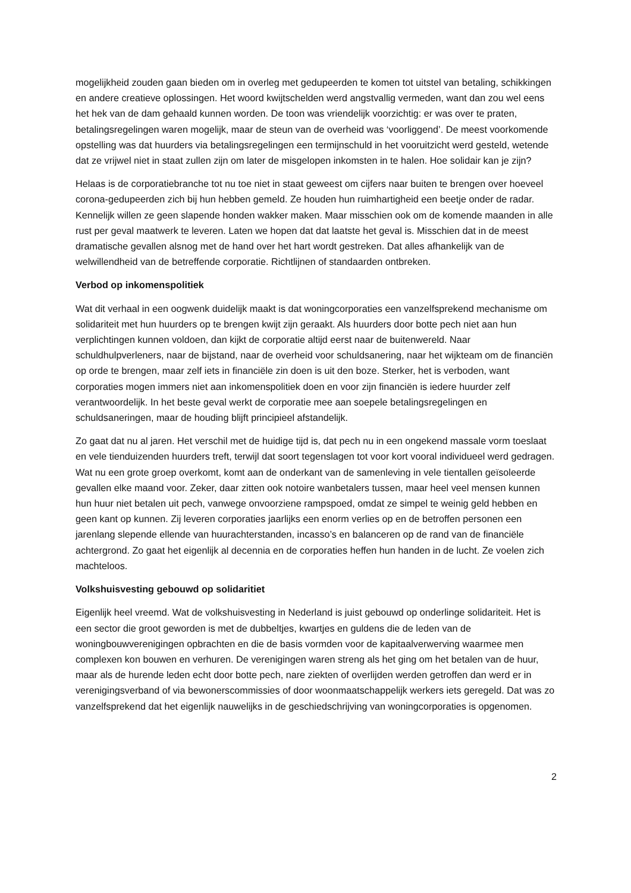mogelijkheid zouden gaan bieden om in overleg met gedupeerden te komen tot uitstel van betaling, schikkingen en andere creatieve oplossingen. Het woord kwijtschelden werd angstvallig vermeden, want dan zou wel eens het hek van de dam gehaald kunnen worden. De toon was vriendelijk voorzichtig: er was over te praten, betalingsregelingen waren mogelijk, maar de steun van de overheid was ‘voorliggend’. De meest voorkomende opstelling was dat huurders via betalingsregelingen een termijnschuld in het vooruitzicht werd gesteld, wetende dat ze vrijwel niet in staat zullen zijn om later de misgelopen inkomsten in te halen. Hoe solidair kan je zijn?
Helaas is de corporatiebranche tot nu toe niet in staat geweest om cijfers naar buiten te brengen over hoeveel corona-gedupeerden zich bij hun hebben gemeld. Ze houden hun ruimhartigheid een beetje onder de radar. Kennelijk willen ze geen slapende honden wakker maken. Maar misschien ook om de komende maanden in alle rust per geval maatwerk te leveren. Laten we hopen dat dat laatste het geval is. Misschien dat in de meest dramatische gevallen alsnog met de hand over het hart wordt gestreken. Dat alles afhankelijk van de welwillendheid van de betreffende corporatie. Richtlijnen of standaarden ontbreken.
Verbod op inkomenspolitiek
Wat dit verhaal in een oogwenk duidelijk maakt is dat woningcorporaties een vanzelfsprekend mechanisme om solidariteit met hun huurders op te brengen kwijt zijn geraakt. Als huurders door botte pech niet aan hun verplichtingen kunnen voldoen, dan kijkt de corporatie altijd eerst naar de buitenwereld. Naar schuldhulpverleners, naar de bijstand, naar de overheid voor schuldsanering, naar het wijkteam om de financiën op orde te brengen, maar zelf iets in financiële zin doen is uit den boze. Sterker, het is verboden, want corporaties mogen immers niet aan inkomenspolitiek doen en voor zijn financiën is iedere huurder zelf verantwoordelijk. In het beste geval werkt de corporatie mee aan soepele betalingsregelingen en schuldsaneringen, maar de houding blijft principieel afstandelijk.
Zo gaat dat nu al jaren. Het verschil met de huidige tijd is, dat pech nu in een ongekend massale vorm toeslaat en vele tienduizenden huurders treft, terwijl dat soort tegenslagen tot voor kort vooral individueel werd gedragen. Wat nu een grote groep overkomt, komt aan de onderkant van de samenleving in vele tientallen geïsoleerde gevallen elke maand voor. Zeker, daar zitten ook notoire wanbetalers tussen, maar heel veel mensen kunnen hun huur niet betalen uit pech, vanwege onvoorziene rampspoed, omdat ze simpel te weinig geld hebben en geen kant op kunnen. Zij leveren corporaties jaarlijks een enorm verlies op en de betroffen personen een jarenlang slepende ellende van huurachterstanden, incasso’s en balanceren op de rand van de financiële achtergrond. Zo gaat het eigenlijk al decennia en de corporaties heffen hun handen in de lucht. Ze voelen zich machteloos.
Volkshuisvesting gebouwd op solidaritiet
Eigenlijk heel vreemd. Wat de volkshuisvesting in Nederland is juist gebouwd op onderlinge solidariteit. Het is een sector die groot geworden is met de dubbeltjes, kwartjes en guldens die de leden van de woningbouwverenigingen opbrachten en die de basis vormden voor de kapitaalverwerving waarmee men complexen kon bouwen en verhuren. De verenigingen waren streng als het ging om het betalen van de huur, maar als de hurende leden echt door botte pech, nare ziekten of overlijden werden getroffen dan werd er in verenigingsverband of via bewonerscommissies of door woonmaatschappelijk werkers iets geregeld. Dat was zo vanzelfsprekend dat het eigenlijk nauwelijks in de geschiedschrijving van woningcorporaties is opgenomen.
2